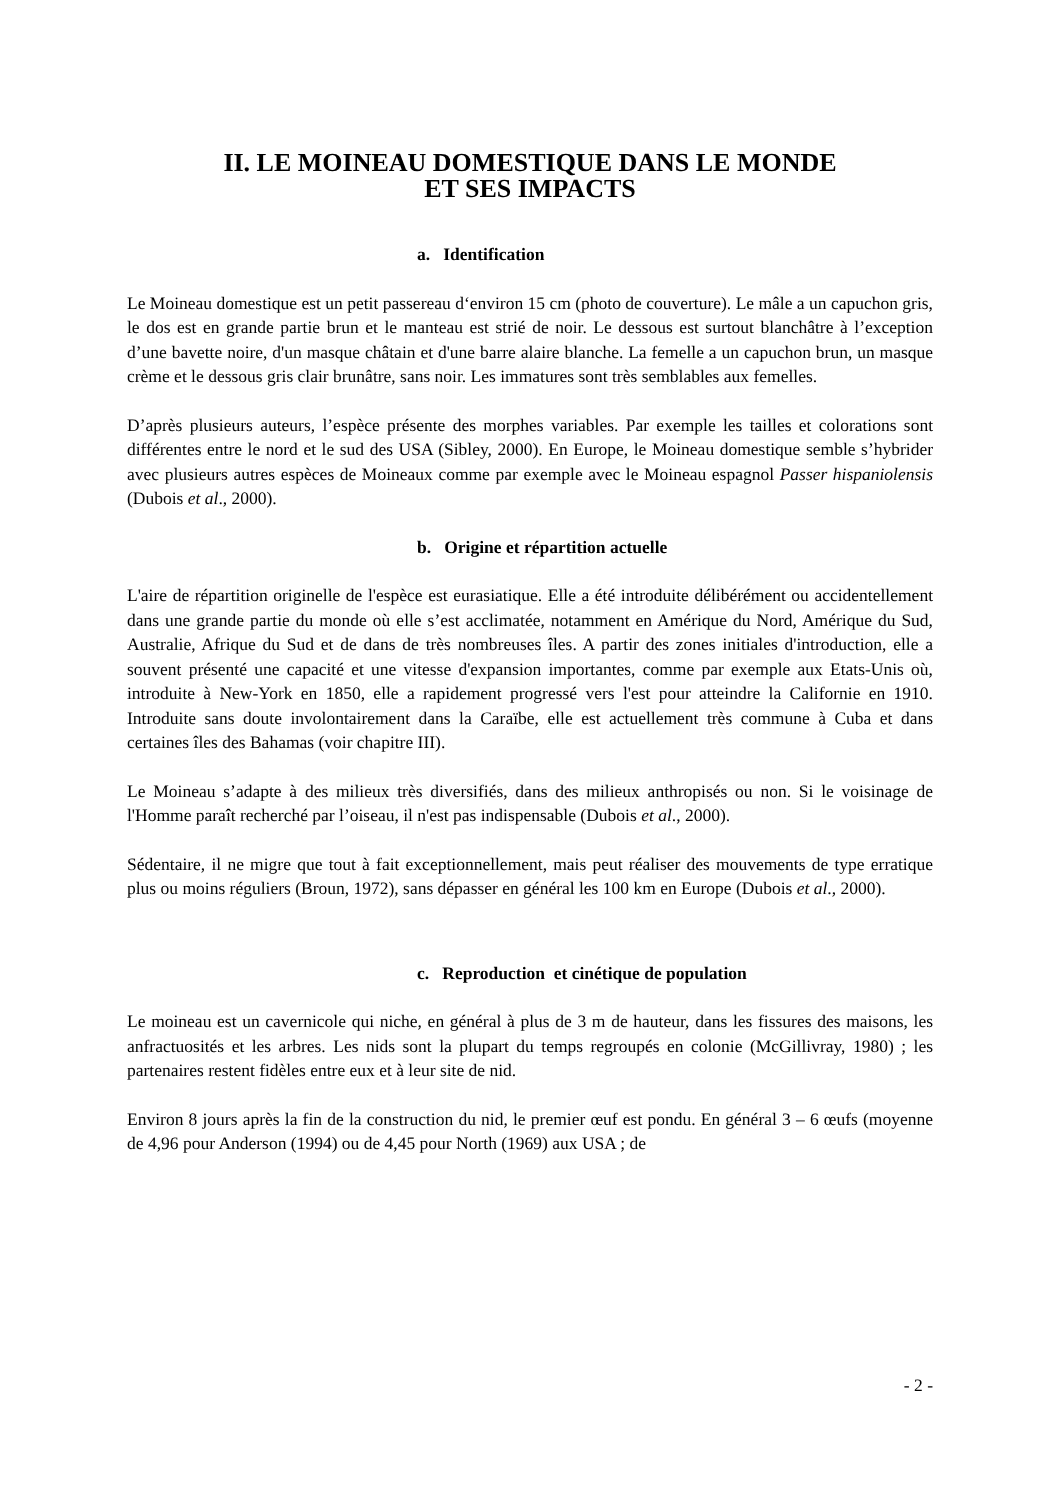II. LE MOINEAU DOMESTIQUE DANS LE MONDE
ET SES IMPACTS
a. Identification
Le Moineau domestique est un petit passereau d‘environ 15 cm (photo de couverture). Le mâle a un capuchon gris, le dos est en grande partie brun et le manteau est strié de noir. Le dessous est surtout blanchâtre à l’exception d’une bavette noire, d'un masque châtain et d'une barre alaire blanche. La femelle a un capuchon brun, un masque crème et le dessous gris clair brunâtre, sans noir. Les immatures sont très semblables aux femelles.
D’après plusieurs auteurs, l’espèce présente des morphes variables. Par exemple les tailles et colorations sont différentes entre le nord et le sud des USA (Sibley, 2000). En Europe, le Moineau domestique semble s’hybrider avec plusieurs autres espèces de Moineaux comme par exemple avec le Moineau espagnol Passer hispaniolensis (Dubois et al., 2000).
b. Origine et répartition actuelle
L'aire de répartition originelle de l'espèce est eurasiatique. Elle a été introduite délibérément ou accidentellement dans une grande partie du monde où elle s’est acclimatée, notamment en Amérique du Nord, Amérique du Sud, Australie, Afrique du Sud et de dans de très nombreuses îles. A partir des zones initiales d'introduction, elle a souvent présenté une capacité et une vitesse d'expansion importantes, comme par exemple aux Etats-Unis où, introduite à New-York en 1850, elle a rapidement progressé vers l'est pour atteindre la Californie en 1910. Introduite sans doute involontairement dans la Caraïbe, elle est actuellement très commune à Cuba et dans certaines îles des Bahamas (voir chapitre III).
Le Moineau s’adapte à des milieux très diversifiés, dans des milieux anthropisés ou non. Si le voisinage de l'Homme paraît recherché par l’oiseau, il n'est pas indispensable (Dubois et al., 2000).
Sédentaire, il ne migre que tout à fait exceptionnellement, mais peut réaliser des mouvements de type erratique plus ou moins réguliers (Broun, 1972), sans dépasser en général les 100 km en Europe (Dubois et al., 2000).
c. Reproduction et cinétique de population
Le moineau est un cavernicole qui niche, en général à plus de 3 m de hauteur, dans les fissures des maisons, les anfractuosités et les arbres. Les nids sont la plupart du temps regroupés en colonie (McGillivray, 1980) ; les partenaires restent fidèles entre eux et à leur site de nid.
Environ 8 jours après la fin de la construction du nid, le premier œuf est pondu. En général 3 – 6 œufs (moyenne de 4,96 pour Anderson (1994) ou de 4,45 pour North (1969) aux USA ; de
- 2 -